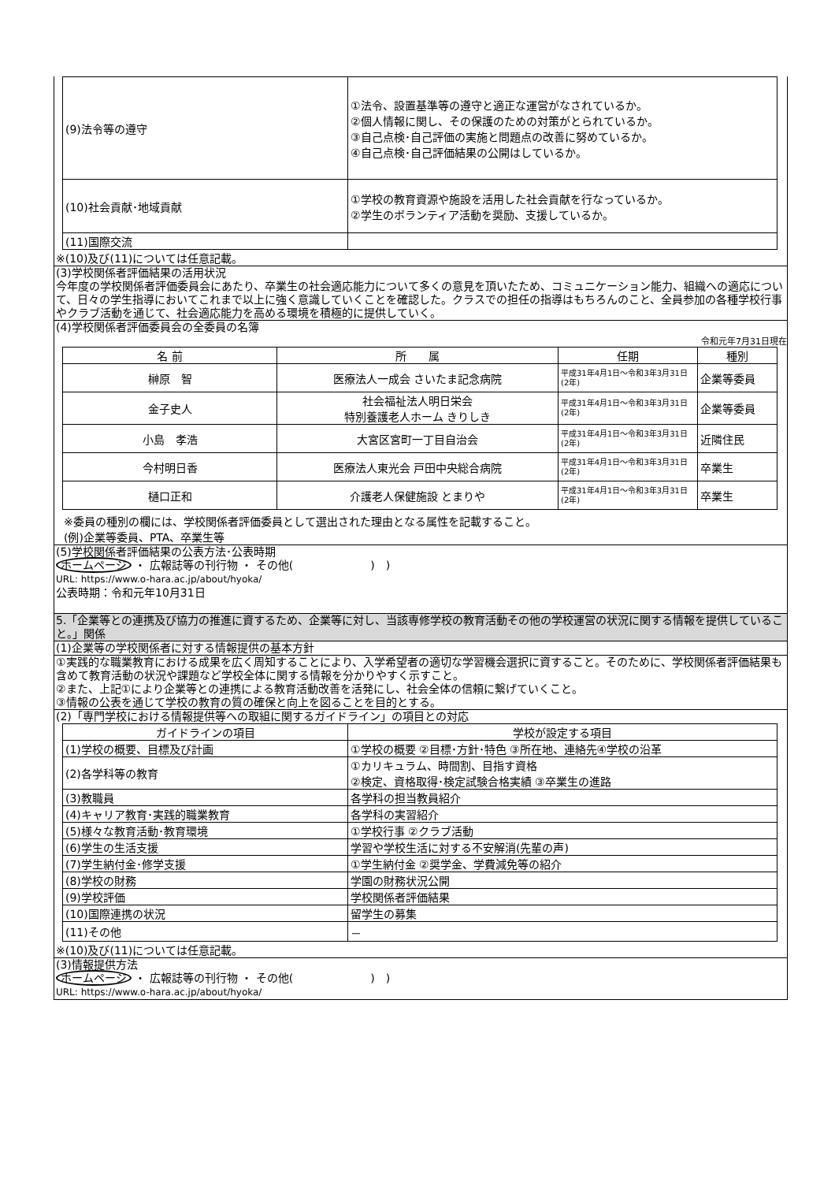| (9)法令等の遵守 | ①法令、設置基準等の遵守と適正な運営がなされているか。 ②個人情報に関し、その保護のための対策がとられているか。 ③自己点検･自己評価の実施と問題点の改善に努めているか。 ④自己点検･自己評価結果の公開はしているか。 |
| (10)社会貢献･地域貢献 | ①学校の教育資源や施設を活用した社会貢献を行なっているか。 ②学生のボランティア活動を奨励、支援しているか。 |
| (11)国際交流 | |
※(10)及び(11)については任意記載。
(3)学校関係者評価結果の活用状況
今年度の学校関係者評価委員会にあたり、卒業生の社会適応能力について多くの意見を頂いたため、コミュニケーション能力、組織への適応について、日々の学生指導においてこれまで以上に強く意識していくことを確認した。クラスでの担任の指導はもちろんのこと、全員参加の各種学校行事やクラブ活動を通じて、社会適応能力を高める環境を積極的に提供していく。
(4)学校関係者評価委員会の全委員の名簿
令和元年7月31日現在
| 名 前 | 所 属 | 任期 | 種別 |
| --- | --- | --- | --- |
| 榊原 智 | 医療法人一成会 さいたま記念病院 | 平成31年4月1日～令和3年3月31日(2年) | 企業等委員 |
| 金子史人 | 社会福祉法人明日栄会 特別養護老人ホーム きりしき | 平成31年4月1日～令和3年3月31日(2年) | 企業等委員 |
| 小島 孝浩 | 大宮区宮町一丁目自治会 | 平成31年4月1日～令和3年3月31日(2年) | 近隣住民 |
| 今村明日香 | 医療法人東光会 戸田中央総合病院 | 平成31年4月1日～令和3年3月31日(2年) | 卒業生 |
| 樋口正和 | 介護老人保健施設 とまりや | 平成31年4月1日～令和3年3月31日(2年) | 卒業生 |
※委員の種別の欄には、学校関係者評価委員として選出された理由となる属性を記載すること。
(例)企業等委員、PTA、卒業生等
(5)学校関係者評価結果の公表方法･公表時期
ホームページ ・ 広報誌等の刊行物 ・ その他(　　　　　　　)　)
URL: https://www.o-hara.ac.jp/about/hyoka/
公表時期：令和元年10月31日
5.「企業等との連携及び協力の推進に資するため、企業等に対し、当該専修学校の教育活動その他の学校運営の状況に関する情報を提供していること。」関係
(1)企業等の学校関係者に対する情報提供の基本方針
①実践的な職業教育における成果を広く周知することにより、入学希望者の適切な学習機会選択に資すること。そのために、学校関係者評価結果も含めて教育活動の状況や課題など学校全体に関する情報を分かりやすく示すこと。
②また、上記①により企業等との連携による教育活動改善を活発にし、社会全体の信頼に繋げていくこと。
③情報の公表を通じて学校の教育の質の確保と向上を図ることを目的とする。
(2)「専門学校における情報提供等への取組に関するガイドライン」の項目との対応
| ガイドラインの項目 | 学校が設定する項目 |
| --- | --- |
| (1)学校の概要、目標及び計画 | ①学校の概要 ②目標･方針･特色 ③所在地、連絡先④学校の沿革 |
| (2)各学科等の教育 | ①カリキュラム、時間割、目指す資格 ②検定、資格取得･検定試験合格実績 ③卒業生の進路 |
| (3)教職員 | 各学科の担当教員紹介 |
| (4)キャリア教育･実践的職業教育 | 各学科の実習紹介 |
| (5)様々な教育活動･教育環境 | ①学校行事 ②クラブ活動 |
| (6)学生の生活支援 | 学習や学校生活に対する不安解消(先輩の声) |
| (7)学生納付金･修学支援 | ①学生納付金 ②奨学金、学費減免等の紹介 |
| (8)学校の財務 | 学園の財務状況公開 |
| (9)学校評価 | 学校関係者評価結果 |
| (10)国際連携の状況 | 留学生の募集 |
| (11)その他 | － |
※(10)及び(11)については任意記載。
(3)情報提供方法
ホームページ ・ 広報誌等の刊行物 ・ その他(　　　　　　　)　)
URL: https://www.o-hara.ac.jp/about/hyoka/